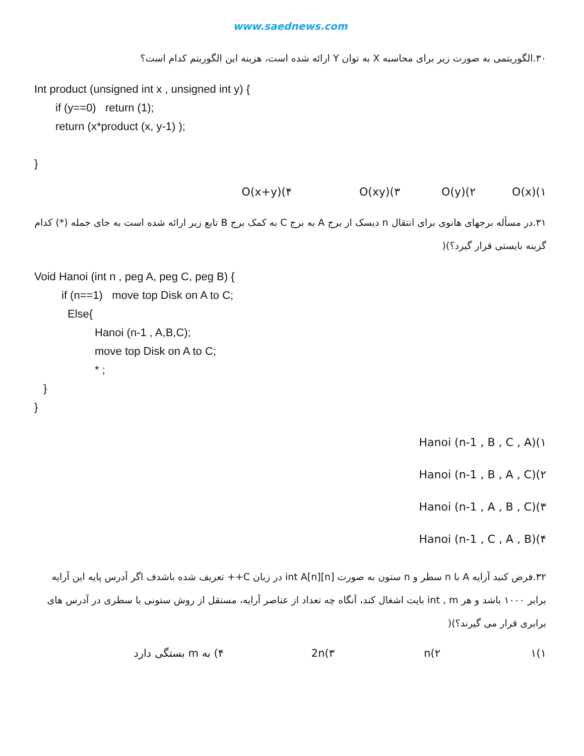www.saednews.com
۳۰.الگوریتمی به صورت زیر برای محاسبه X به توان Y ارائه شده است، هزینه این الگوریتم کدام است؟
Int product (unsigned int x , unsigned int y) {
if (y==0) return (1);
return (x*product (x, y-1) );
}
۱)O(x) ۲)O(y) ۳)O(xy) ۴)O(x+y)
۳۱.در مسأله برجهای هانوی برای انتقال n دیسک از برج A به برج C به کمک برج B تابع زیر ارائه شده است به جای جمله (*) کدام گزینه بایستی قرار گیرد؟)(
Void Hanoi (int n , peg A, peg C, peg B) {
if (n==1) move top Disk on A to C;
Else{
Hanoi (n-1 , A,B,C);
move top Disk on A to C;
* ;
}
}
۱)Hanoi (n-1 , B , C , A)
۲)Hanoi (n-1 , B , A , C)
۳)Hanoi (n-1 , A , B , C)
۴)Hanoi (n-1 , C , A , B)
۳۲.فرض کنید آرایه A با n سطر و n ستون به صورت int A[n][n] در زبان C++ تعریف شده باشدف اگر آدرس پایه این آرایه برابر ۱۰۰۰ باشد و هر int , m بایت اشغال کند، آنگاه چه تعداد از عناصر آرایه، مستقل از روش ستونی یا سطری در آدرس های برابری قرار می گیرند؟)(
۱)۱ ۲)n ۳)2n ۴) به m بستگی دارد